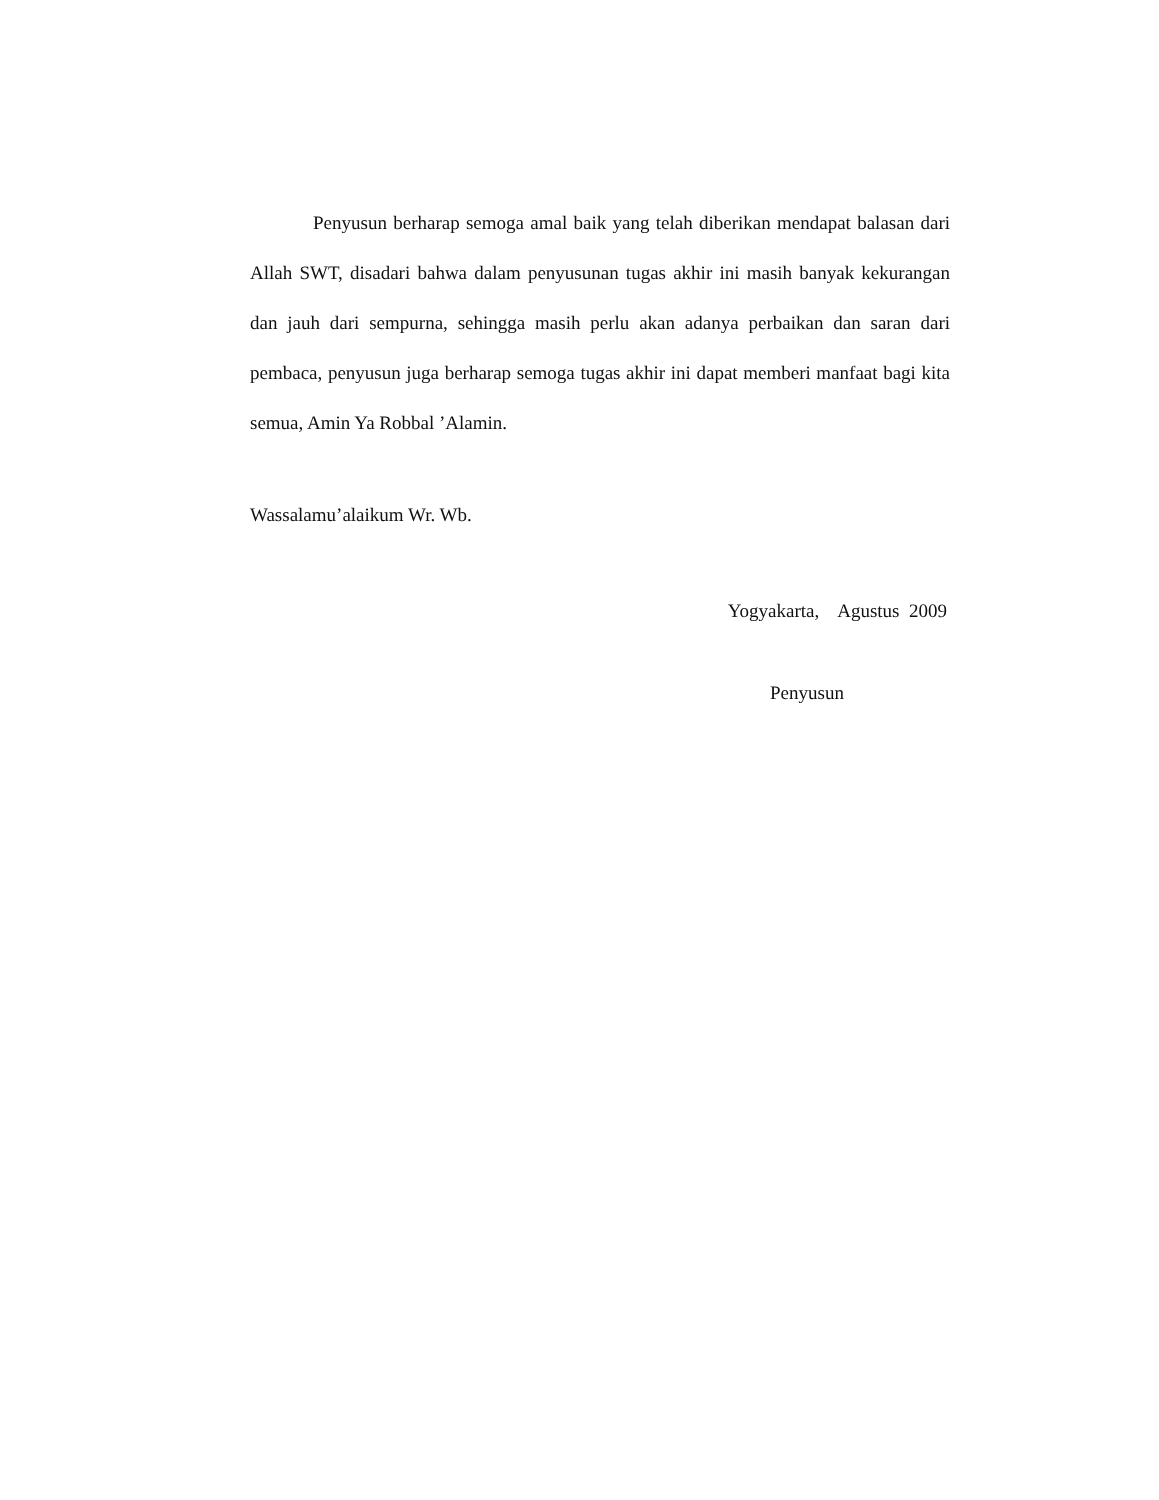Penyusun berharap semoga amal baik yang telah diberikan mendapat balasan dari Allah SWT, disadari bahwa dalam penyusunan tugas akhir ini masih banyak kekurangan dan jauh dari sempurna, sehingga masih perlu akan adanya perbaikan dan saran dari pembaca, penyusun juga berharap semoga tugas akhir ini dapat memberi manfaat bagi kita semua, Amin Ya Robbal ’Alamin.
Wassalamu’alaikum Wr. Wb.
Yogyakarta, Agustus 2009
Penyusun